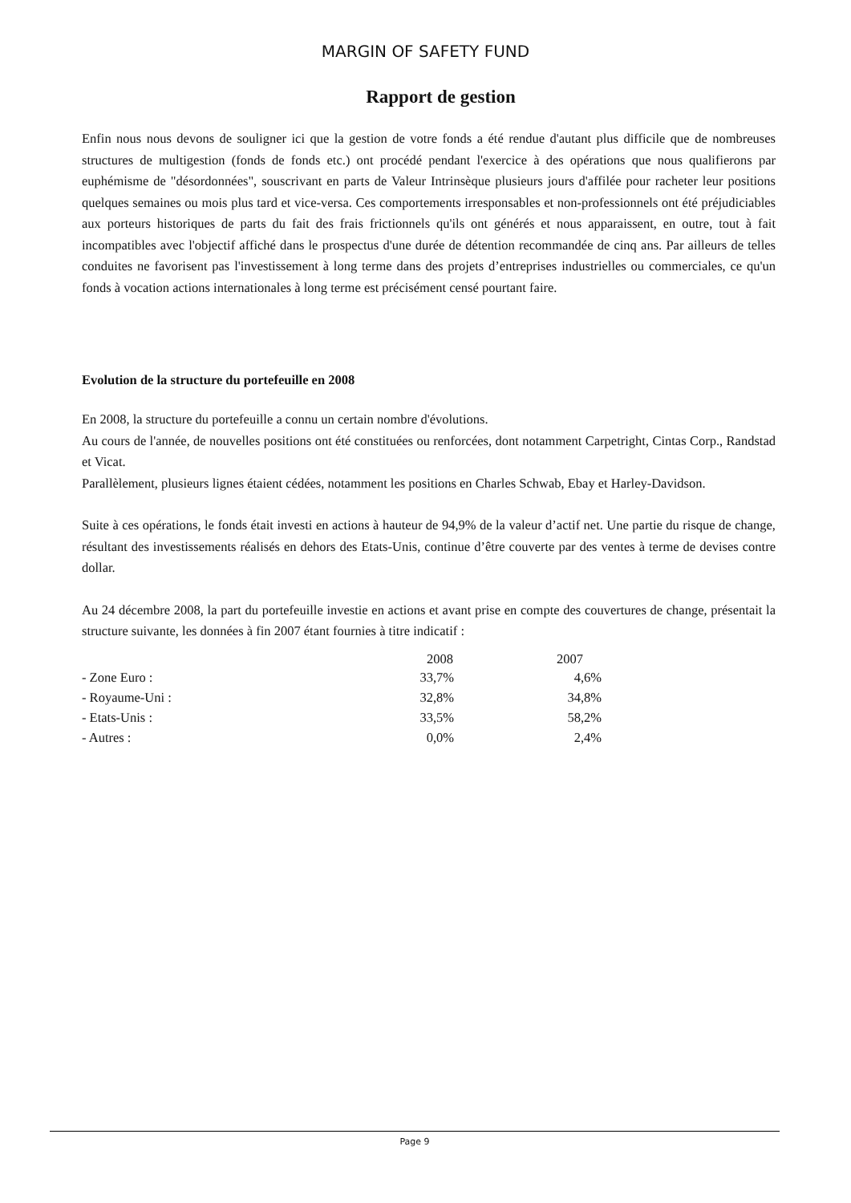MARGIN OF SAFETY FUND
Rapport de gestion
Enfin nous nous devons de souligner ici que la gestion de votre fonds a été rendue d'autant plus difficile que de nombreuses structures de multigestion (fonds de fonds etc.) ont procédé pendant l'exercice à des opérations que nous qualifierons par euphémisme de "désordonnées", souscrivant en parts de Valeur Intrinsèque plusieurs jours d'affilée pour racheter leur positions quelques semaines ou mois plus tard et vice-versa. Ces comportements irresponsables et non-professionnels ont été préjudiciables aux porteurs historiques de parts du fait des frais frictionnels qu'ils ont générés et nous apparaissent, en outre, tout à fait incompatibles avec l'objectif affiché dans le prospectus d'une durée de détention recommandée de cinq ans. Par ailleurs de telles conduites ne favorisent pas l'investissement à long terme dans des projets d’entreprises industrielles ou commerciales, ce qu'un fonds à vocation actions internationales à long terme est précisément censé pourtant faire.
Evolution de la structure du portefeuille en 2008
En 2008, la structure du portefeuille a connu un certain nombre d'évolutions.
Au cours de l'année, de nouvelles positions ont été constituées ou renforcées, dont notamment Carpetright, Cintas Corp., Randstad et Vicat.
Parallèlement, plusieurs lignes étaient cédées, notamment les positions en Charles Schwab, Ebay et Harley-Davidson.
Suite à ces opérations, le fonds était investi en actions à hauteur de 94,9% de la valeur d’actif net. Une partie du risque de change, résultant des investissements réalisés en dehors des Etats-Unis, continue d’être couverte par des ventes à terme de devises contre dollar.
Au 24 décembre 2008, la part du portefeuille investie en actions et avant prise en compte des couvertures de change, présentait la structure suivante, les données à fin 2007 étant fournies à titre indicatif :
| | 2008 | 2007 | |
| --- | --- | --- | --- |
| - Zone Euro : | 33,7% | 4,6% | |
| - Royaume-Uni : | 32,8% | 34,8% | |
| - Etats-Unis : | 33,5% | 58,2% | |
| - Autres : | 0,0% | 2,4% | |
Page 9